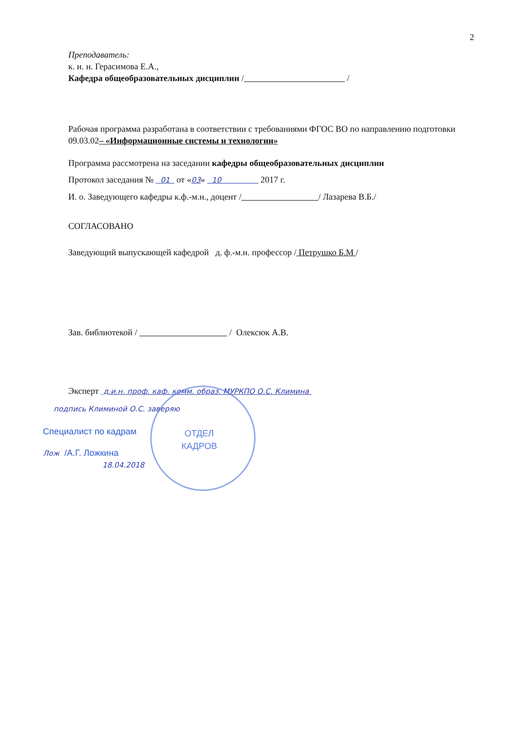2
Преподаватель:
к. и. н. Герасимова Е.А.,
Кафедра общеобразовательных дисциплин / /
Рабочая программа разработана в соответствии с требованиями ФГОС ВО по направлению подготовки 09.03.02– «Информационные системы и технологии»
Программа рассмотрена на заседании кафедры общеобразовательных дисциплин
Протокол заседания № 01 от «03» 10 2017 г.
И. о. Заведующего кафедры к.ф.-м.н., доцент / / Лазарева В.Б./
СОГЛАСОВАНО
Заведующий выпускающей кафедрой д. ф.-м.н. профессор / Петрушко Б.М /
Зав. библиотекой / / Олексюк А.В.
Эксперт д.и.н. проф. каф. комм. образ. МУРКПО О.С. Климина
подпись Климиной О.С. заверяю
Специалист по кадрам
Лож /А.Г. Ложкина
18.04.2018
ОТДЕЛ
КАДРОВ